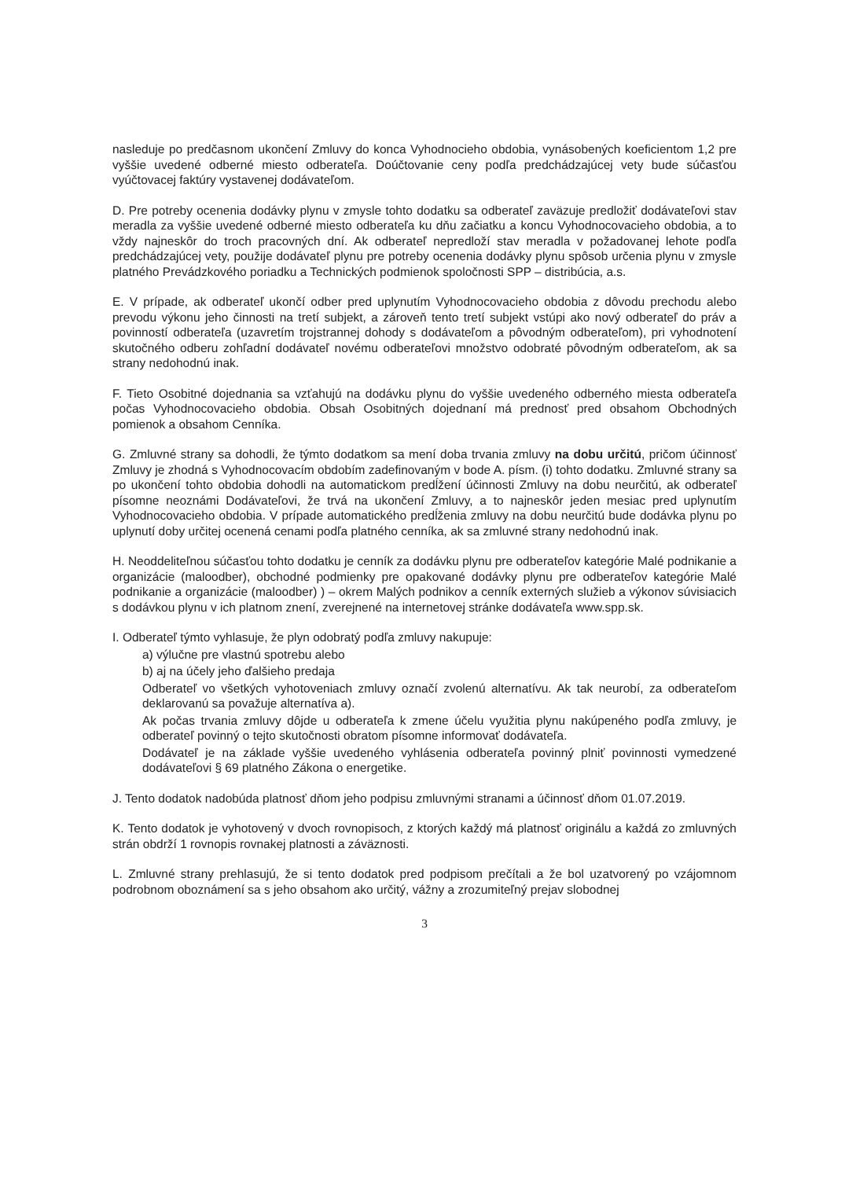nasleduje po predčasnom ukončení Zmluvy do konca Vyhodnocieho obdobia, vynásobených koeficientom 1,2 pre vyššie uvedené odberné miesto odberateľa. Doúčtovanie ceny podľa predchádzajúcej vety bude súčasťou vyúčtovacej faktúry vystavenej dodávateľom.
D. Pre potreby ocenenia dodávky plynu v zmysle tohto dodatku sa odberateľ zaväzuje predložiť dodávateľovi stav meradla za vyššie uvedené odberné miesto odberateľa ku dňu začiatku a koncu Vyhodnocovacieho obdobia, a to vždy najneskôr do troch pracovných dní. Ak odberateľ nepredloží stav meradla v požadovanej lehote podľa predchádzajúcej vety, použije dodávateľ plynu pre potreby ocenenia dodávky plynu spôsob určenia plynu v zmysle platného Prevádzkového poriadku a Technických podmienok spoločnosti SPP – distribúcia, a.s.
E. V prípade, ak odberateľ ukončí odber pred uplynutím Vyhodnocovacieho obdobia z dôvodu prechodu alebo prevodu výkonu jeho činnosti na tretí subjekt, a zároveň tento tretí subjekt vstúpi ako nový odberateľ do práv a povinností odberateľa (uzavretím trojstrannej dohody s dodávateľom a pôvodným odberateľom), pri vyhodnotení skutočného odberu zohľadní dodávateľ novému odberateľovi množstvo odobraté pôvodným odberateľom, ak sa strany nedohodnú inak.
F. Tieto Osobitné dojednania sa vzťahujú na dodávku plynu do vyššie uvedeného odberného miesta odberateľa počas Vyhodnocovacieho obdobia. Obsah Osobitných dojednaní má prednosť pred obsahom Obchodných pomienok a obsahom Cenníka.
G. Zmluvné strany sa dohodli, že týmto dodatkom sa mení doba trvania zmluvy na dobu určitú, pričom účinnosť Zmluvy je zhodná s Vyhodnocovacím obdobím zadefinovaným v bode A. písm. (i) tohto dodatku. Zmluvné strany sa po ukončení tohto obdobia dohodli na automatickom predĺžení účinnosti Zmluvy na dobu neurčitú, ak odberateľ písomne neoznámi Dodávateľovi, že trvá na ukončení Zmluvy, a to najneskôr jeden mesiac pred uplynutím Vyhodnocovacieho obdobia. V prípade automatického predĺženia zmluvy na dobu neurčitú bude dodávka plynu po uplynutí doby určitej ocenená cenami podľa platného cenníka, ak sa zmluvné strany nedohodnú inak.
H. Neoddeliteľnou súčasťou tohto dodatku je cenník za dodávku plynu pre odberateľov kategórie Malé podnikanie a organizácie (maloodber), obchodné podmienky pre opakované dodávky plynu pre odberateľov kategórie Malé podnikanie a organizácie (maloodber) ) – okrem Malých podnikov a cenník externých služieb a výkonov súvisiacich s dodávkou plynu v ich platnom znení, zverejnené na internetovej stránke dodávateľa www.spp.sk.
I. Odberateľ týmto vyhlasuje, že plyn odobratý podľa zmluvy nakupuje:
a) výlučne pre vlastnú spotrebu alebo
b) aj na účely jeho ďalšieho predaja
Odberateľ vo všetkých vyhotoveniach zmluvy označí zvolenú alternatívu. Ak tak neurobí, za odberateľom deklarovanú sa považuje alternatíva a).
Ak počas trvania zmluvy dôjde u odberateľa k zmene účelu využitia plynu nakúpeného podľa zmluvy, je odberateľ povinný o tejto skutočnosti obratom písomne informovať dodávateľa.
Dodávateľ je na základe vyššie uvedeného vyhlásenia odberateľa povinný plniť povinnosti vymedzené dodávateľovi § 69 platného Zákona o energetike.
J. Tento dodatok nadobúda platnosť dňom jeho podpisu zmluvnými stranami a účinnosť dňom 01.07.2019.
K. Tento dodatok je vyhotovený v dvoch rovnopisoch, z ktorých každý má platnosť originálu a každá zo zmluvných strán obdrží 1 rovnopis rovnakej platnosti a záväznosti.
L. Zmluvné strany prehlasujú, že si tento dodatok pred podpisom prečítali a že bol uzatvorený po vzájomnom podrobnom oboznámení sa s jeho obsahom ako určitý, vážny a zrozumiteľný prejav slobodnej
3